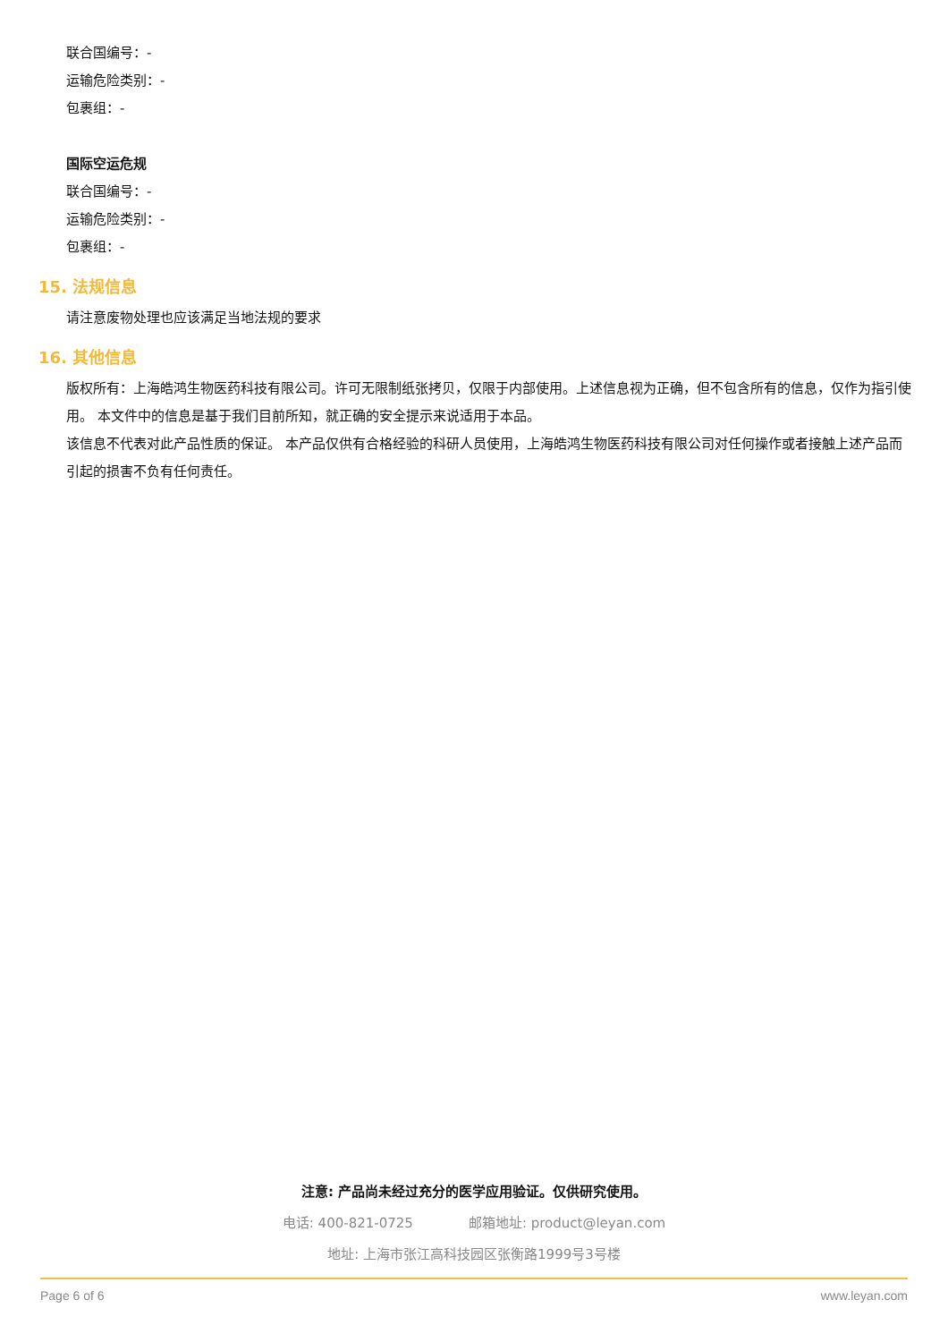联合国编号：-
运输危险类别：-
包裹组：-
国际空运危规
联合国编号：-
运输危险类别：-
包裹组：-
15. 法规信息
请注意废物处理也应该满足当地法规的要求
16. 其他信息
版权所有：上海皓鸿生物医药科技有限公司。许可无限制纸张拷贝，仅限于内部使用。上述信息视为正确，但不包含所有的信息，仅作为指引使用。 本文件中的信息是基于我们目前所知，就正确的安全提示来说适用于本品。
该信息不代表对此产品性质的保证。 本产品仅供有合格经验的科研人员使用，上海皓鸿生物医药科技有限公司对任何操作或者接触上述产品而引起的损害不负有任何责任。
注意: 产品尚未经过充分的医学应用验证。仅供研究使用。
电话: 400-821-0725 邮箱地址: product@leyan.com
地址: 上海市张江高科技园区张衡路1999号3号楼
Page 6 of 6 www.leyan.com